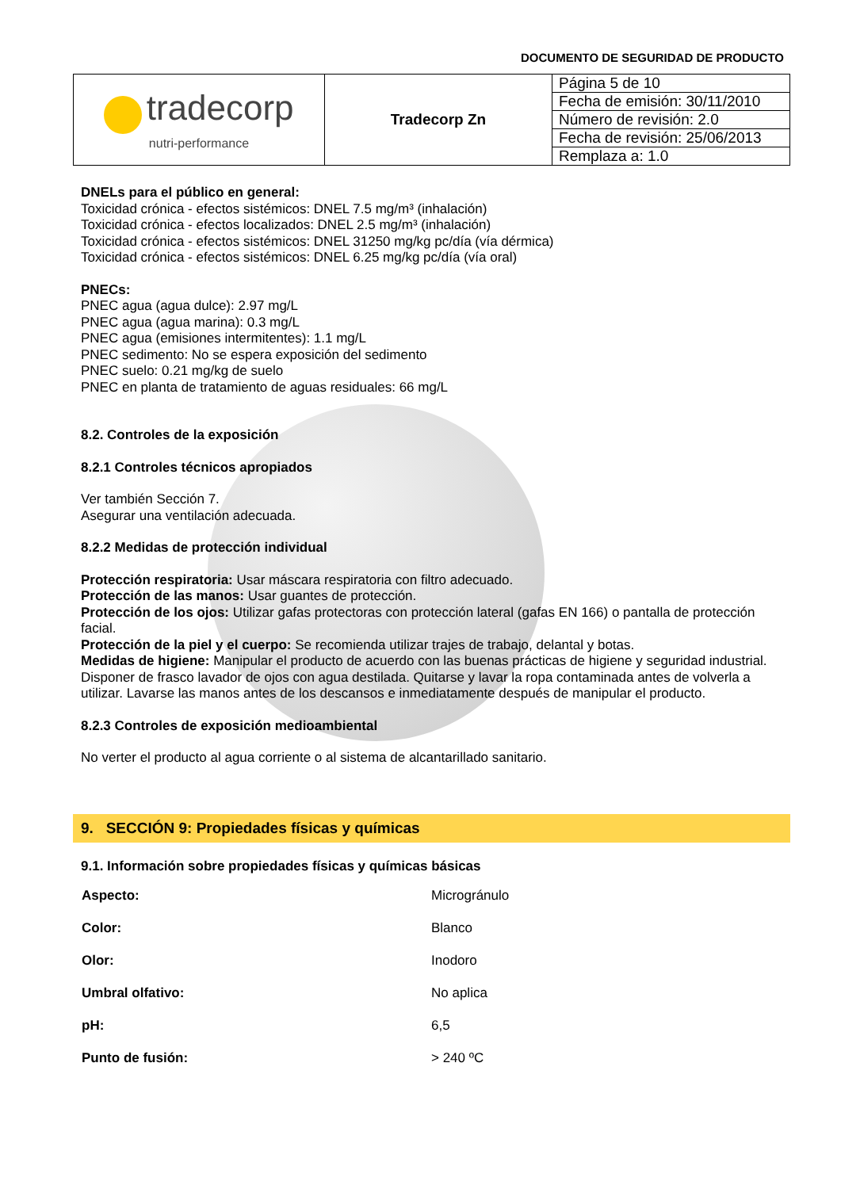DOCUMENTO DE SEGURIDAD DE PRODUCTO
| tradecorp nutri-performance | Tradecorp Zn | Página 5 de 10 |
| | | Fecha de emisión: 30/11/2010 |
| | | Número de revisión: 2.0 |
| | | Fecha de revisión: 25/06/2013 |
| | | Remplaza a: 1.0 |
DNELs para el público en general:
Toxicidad crónica - efectos sistémicos: DNEL 7.5 mg/m³ (inhalación)
Toxicidad crónica - efectos localizados: DNEL 2.5 mg/m³ (inhalación)
Toxicidad crónica - efectos sistémicos: DNEL 31250 mg/kg pc/día (vía dérmica)
Toxicidad crónica - efectos sistémicos: DNEL 6.25 mg/kg pc/día (vía oral)
PNECs:
PNEC agua (agua dulce): 2.97 mg/L
PNEC agua (agua marina): 0.3 mg/L
PNEC agua (emisiones intermitentes): 1.1 mg/L
PNEC sedimento: No se espera exposición del sedimento
PNEC suelo: 0.21 mg/kg de suelo
PNEC en planta de tratamiento de aguas residuales: 66 mg/L
8.2. Controles de la exposición
8.2.1 Controles técnicos apropiados
Ver también Sección 7.
Asegurar una ventilación adecuada.
8.2.2 Medidas de protección individual
Protección respiratoria: Usar máscara respiratoria con filtro adecuado.
Protección de las manos: Usar guantes de protección.
Protección de los ojos: Utilizar gafas protectoras con protección lateral (gafas EN 166) o pantalla de protección facial.
Protección de la piel y el cuerpo: Se recomienda utilizar trajes de trabajo, delantal y botas.
Medidas de higiene: Manipular el producto de acuerdo con las buenas prácticas de higiene y seguridad industrial. Disponer de frasco lavador de ojos con agua destilada. Quitarse y lavar la ropa contaminada antes de volverla a utilizar. Lavarse las manos antes de los descansos e inmediatamente después de manipular el producto.
8.2.3 Controles de exposición medioambiental
No verter el producto al agua corriente o al sistema de alcantarillado sanitario.
9. SECCIÓN 9: Propiedades físicas y químicas
9.1. Información sobre propiedades físicas y químicas básicas
| Aspecto: | Microgránulo |
| Color: | Blanco |
| Olor: | Inodoro |
| Umbral olfativo: | No aplica |
| pH: | 6,5 |
| Punto de fusión: | > 240 ºC |